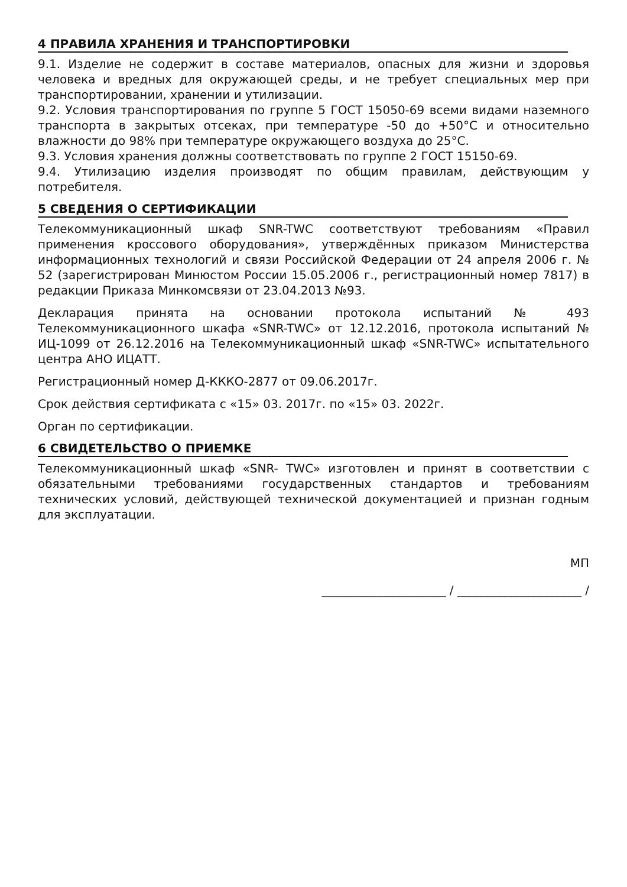4 ПРАВИЛА ХРАНЕНИЯ И ТРАНСПОРТИРОВКИ
9.1. Изделие не содержит в составе материалов, опасных для жизни и здоровья человека и вредных для окружающей среды, и не требует специальных мер при транспортировании, хранении и утилизации.
9.2. Условия транспортирования по группе 5 ГОСТ 15050-69 всеми видами наземного транспорта в закрытых отсеках, при температуре -50 до +50°С и относительно влажности до 98% при температуре окружающего воздуха до 25°С.
9.3. Условия хранения должны соответствовать по группе 2 ГОСТ 15150-69.
9.4. Утилизацию изделия производят по общим правилам, действующим у потребителя.
5 СВЕДЕНИЯ О СЕРТИФИКАЦИИ
Телекоммуникационный шкаф SNR-TWC соответствуют требованиям «Правил применения кроссового оборудования», утверждённых приказом Министерства информационных технологий и связи Российской Федерации от 24 апреля 2006 г. № 52 (зарегистрирован Минюстом России 15.05.2006 г., регистрационный номер 7817) в редакции Приказа Минкомсвязи от 23.04.2013 №93.
Декларация принята на основании протокола испытаний № 493 Телекоммуникационного шкафа «SNR-TWC» от 12.12.2016, протокола испытаний № ИЦ-1099 от 26.12.2016 на Телекоммуникационный шкаф «SNR-TWC» испытательного центра АНО ИЦАТТ.
Регистрационный номер Д-КККО-2877 от 09.06.2017г.
Срок действия сертификата с «15» 03. 2017г. по «15» 03. 2022г.
Орган по сертификации.
6 СВИДЕТЕЛЬСТВО О ПРИЕМКЕ
Телекоммуникационный шкаф «SNR- TWC» изготовлен и принят в соответствии с обязательными требованиями государственных стандартов и требованиям технических условий, действующей технической документацией и признан годным для эксплуатации.
МП
_____________________ / _____________________ /